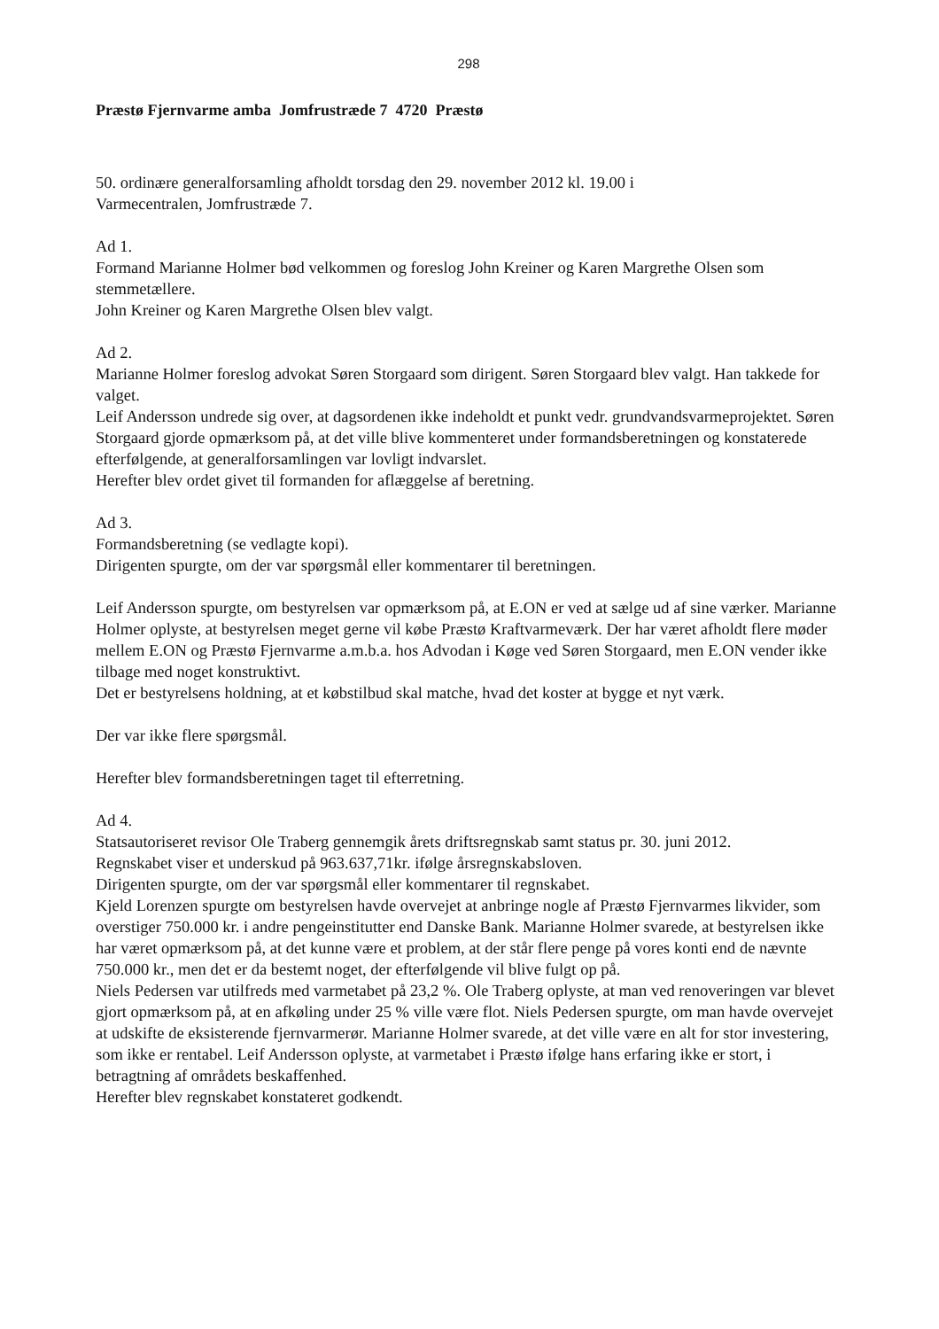298
Præstø Fjernvarme amba Jomfrustræde 7 4720 Præstø
50. ordinære generalforsamling afholdt torsdag den 29. november 2012 kl. 19.00 i
Varmecentralen, Jomfrustræde 7.
Ad 1.
Formand Marianne Holmer bød velkommen og foreslog John Kreiner og Karen Margrethe Olsen som stemmetællere.
John Kreiner og Karen Margrethe Olsen blev valgt.
Ad 2.
Marianne Holmer foreslog advokat Søren Storgaard som dirigent. Søren Storgaard blev valgt. Han takkede for valget.
Leif Andersson undrede sig over, at dagsordenen ikke indeholdt et punkt vedr. grundvandsvarmeprojektet. Søren Storgaard gjorde opmærksom på, at det ville blive kommenteret under formandsberetningen og konstaterede efterfølgende, at generalforsamlingen var lovligt indvarslet.
Herefter blev ordet givet til formanden for aflæggelse af beretning.
Ad 3.
Formandsberetning (se vedlagte kopi).
Dirigenten spurgte, om der var spørgsmål eller kommentarer til beretningen.
Leif Andersson spurgte, om bestyrelsen var opmærksom på, at E.ON er ved at sælge ud af sine værker. Marianne Holmer oplyste, at bestyrelsen meget gerne vil købe Præstø Kraftvarmeværk. Der har været afholdt flere møder mellem E.ON og Præstø Fjernvarme a.m.b.a. hos Advodan i Køge ved Søren Storgaard, men E.ON vender ikke tilbage med noget konstruktivt.
Det er bestyrelsens holdning, at et købstilbud skal matche, hvad det koster at bygge et nyt værk.
Der var ikke flere spørgsmål.
Herefter blev formandsberetningen taget til efterretning.
Ad 4.
Statsautoriseret revisor Ole Traberg gennemgik årets driftsregnskab samt status pr. 30. juni 2012.
Regnskabet viser et underskud på 963.637,71kr. ifølge årsregnskabsloven.
Dirigenten spurgte, om der var spørgsmål eller kommentarer til regnskabet.
Kjeld Lorenzen spurgte om bestyrelsen havde overvejet at anbringe nogle af Præstø Fjernvarmes likvider, som overstiger 750.000 kr. i andre pengeinstitutter end Danske Bank. Marianne Holmer svarede, at bestyrelsen ikke har været opmærksom på, at det kunne være et problem, at der står flere penge på vores konti end de nævnte 750.000 kr., men det er da bestemt noget, der efterfølgende vil blive fulgt op på.
Niels Pedersen var utilfreds med varmetabet på 23,2 %. Ole Traberg oplyste, at man ved renoveringen var blevet gjort opmærksom på, at en afkøling under 25 % ville være flot. Niels Pedersen spurgte, om man havde overvejet at udskifte de eksisterende fjernvarmerør. Marianne Holmer svarede, at det ville være en alt for stor investering, som ikke er rentabel. Leif Andersson oplyste, at varmetabet i Præstø ifølge hans erfaring ikke er stort, i betragtning af områdets beskaffenhed.
Herefter blev regnskabet konstateret godkendt.